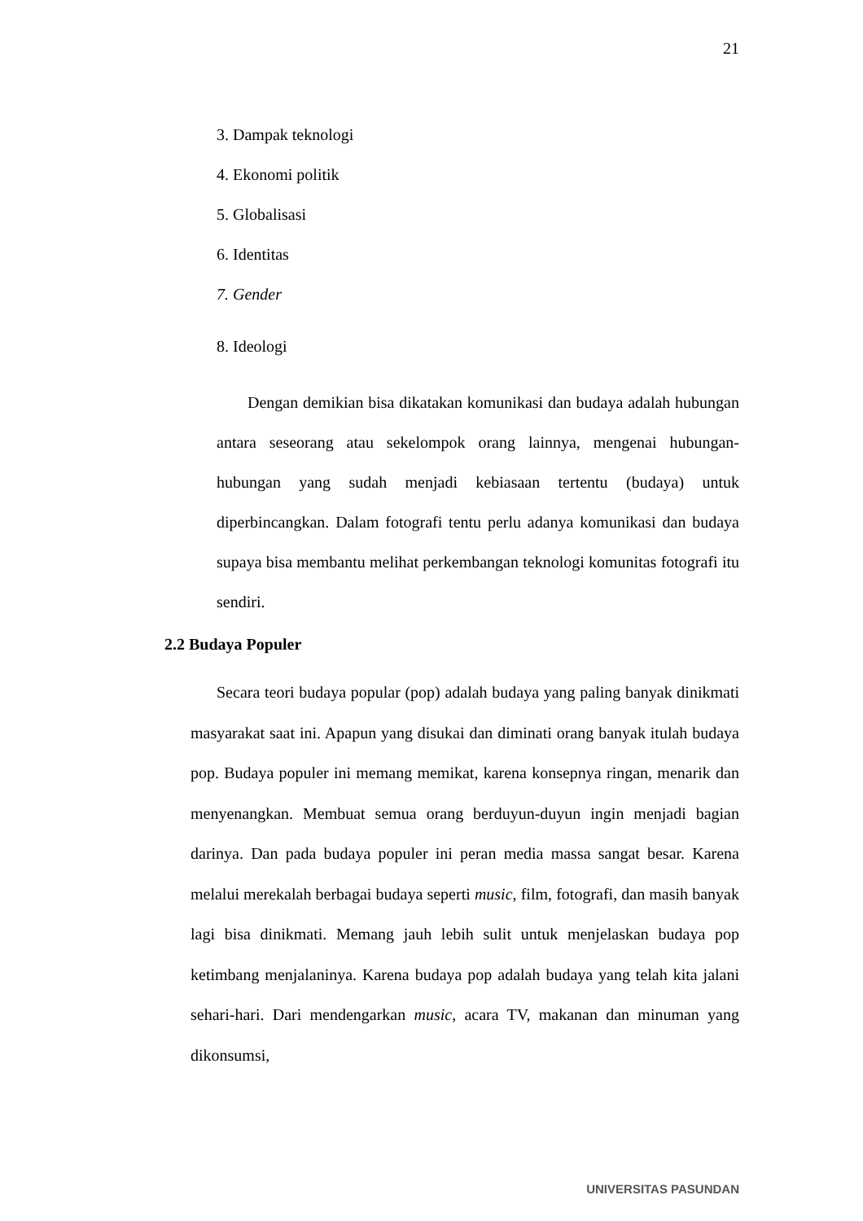21
3. Dampak teknologi
4. Ekonomi politik
5. Globalisasi
6. Identitas
7. Gender
8. Ideologi
Dengan demikian bisa dikatakan komunikasi dan budaya adalah hubungan antara seseorang atau sekelompok orang lainnya, mengenai hubungan-hubungan yang sudah menjadi kebiasaan tertentu (budaya) untuk diperbincangkan. Dalam fotografi tentu perlu adanya komunikasi dan budaya supaya bisa membantu melihat perkembangan teknologi komunitas fotografi itu sendiri.
2.2 Budaya Populer
Secara teori budaya popular (pop) adalah budaya yang paling banyak dinikmati masyarakat saat ini. Apapun yang disukai dan diminati orang banyak itulah budaya pop. Budaya populer ini memang memikat, karena konsepnya ringan, menarik dan menyenangkan. Membuat semua orang berduyun-duyun ingin menjadi bagian darinya. Dan pada budaya populer ini peran media massa sangat besar. Karena melalui merekalah berbagai budaya seperti music, film, fotografi, dan masih banyak lagi bisa dinikmati. Memang jauh lebih sulit untuk menjelaskan budaya pop ketimbang menjalaninya. Karena budaya pop adalah budaya yang telah kita jalani sehari-hari. Dari mendengarkan music, acara TV, makanan dan minuman yang dikonsumsi,
UNIVERSITAS PASUNDAN